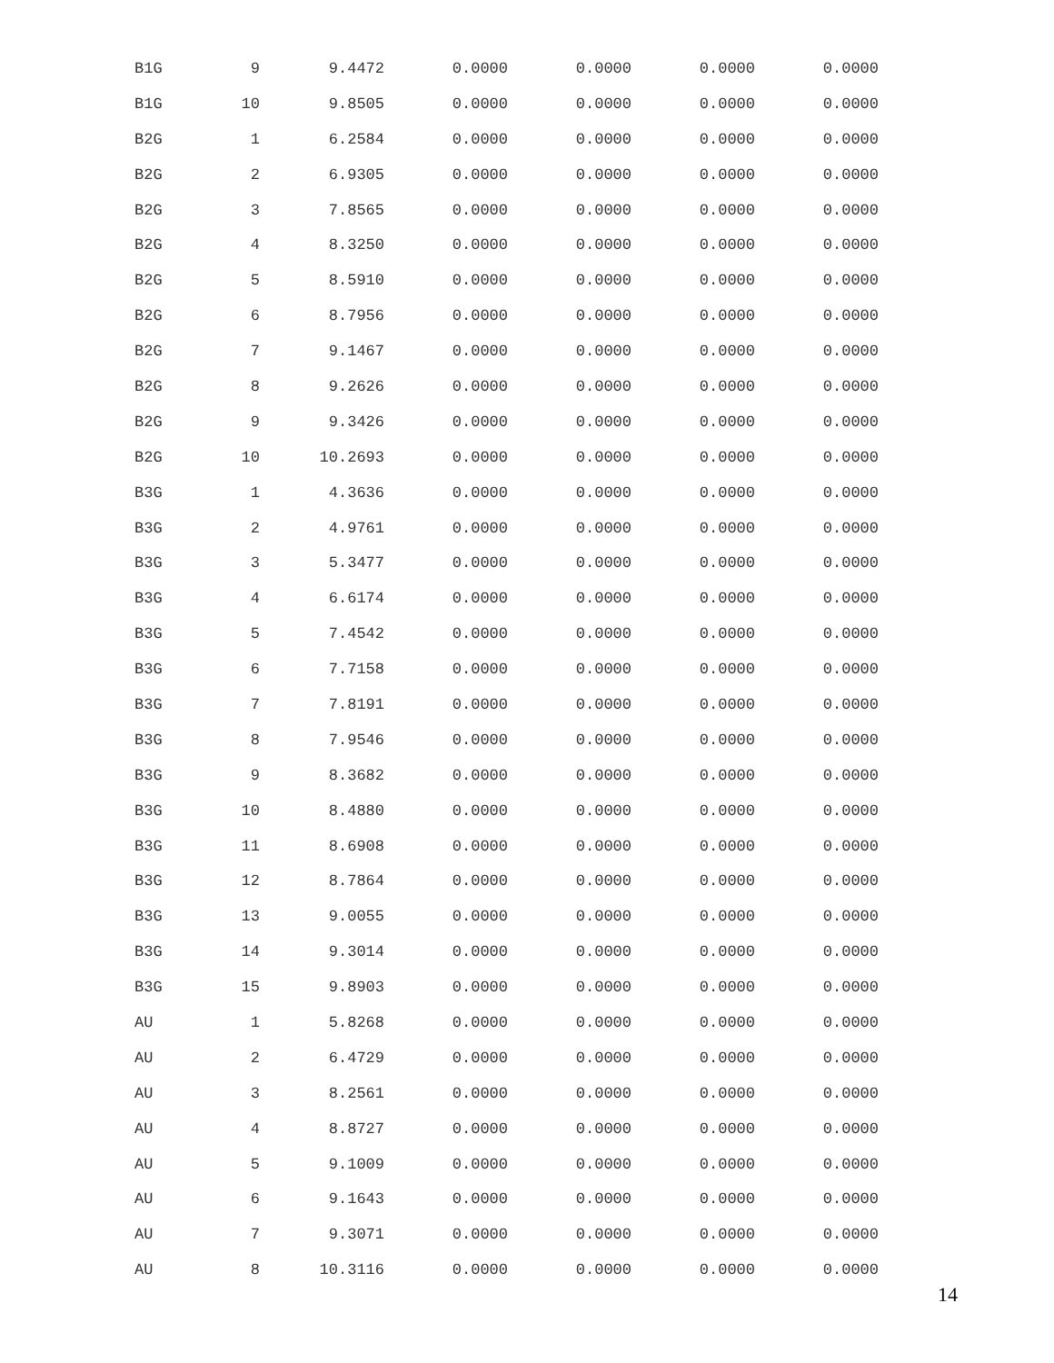| B1G | 9 | 9.4472 | 0.0000 | 0.0000 | 0.0000 | 0.0000 |
| B1G | 10 | 9.8505 | 0.0000 | 0.0000 | 0.0000 | 0.0000 |
| B2G | 1 | 6.2584 | 0.0000 | 0.0000 | 0.0000 | 0.0000 |
| B2G | 2 | 6.9305 | 0.0000 | 0.0000 | 0.0000 | 0.0000 |
| B2G | 3 | 7.8565 | 0.0000 | 0.0000 | 0.0000 | 0.0000 |
| B2G | 4 | 8.3250 | 0.0000 | 0.0000 | 0.0000 | 0.0000 |
| B2G | 5 | 8.5910 | 0.0000 | 0.0000 | 0.0000 | 0.0000 |
| B2G | 6 | 8.7956 | 0.0000 | 0.0000 | 0.0000 | 0.0000 |
| B2G | 7 | 9.1467 | 0.0000 | 0.0000 | 0.0000 | 0.0000 |
| B2G | 8 | 9.2626 | 0.0000 | 0.0000 | 0.0000 | 0.0000 |
| B2G | 9 | 9.3426 | 0.0000 | 0.0000 | 0.0000 | 0.0000 |
| B2G | 10 | 10.2693 | 0.0000 | 0.0000 | 0.0000 | 0.0000 |
| B3G | 1 | 4.3636 | 0.0000 | 0.0000 | 0.0000 | 0.0000 |
| B3G | 2 | 4.9761 | 0.0000 | 0.0000 | 0.0000 | 0.0000 |
| B3G | 3 | 5.3477 | 0.0000 | 0.0000 | 0.0000 | 0.0000 |
| B3G | 4 | 6.6174 | 0.0000 | 0.0000 | 0.0000 | 0.0000 |
| B3G | 5 | 7.4542 | 0.0000 | 0.0000 | 0.0000 | 0.0000 |
| B3G | 6 | 7.7158 | 0.0000 | 0.0000 | 0.0000 | 0.0000 |
| B3G | 7 | 7.8191 | 0.0000 | 0.0000 | 0.0000 | 0.0000 |
| B3G | 8 | 7.9546 | 0.0000 | 0.0000 | 0.0000 | 0.0000 |
| B3G | 9 | 8.3682 | 0.0000 | 0.0000 | 0.0000 | 0.0000 |
| B3G | 10 | 8.4880 | 0.0000 | 0.0000 | 0.0000 | 0.0000 |
| B3G | 11 | 8.6908 | 0.0000 | 0.0000 | 0.0000 | 0.0000 |
| B3G | 12 | 8.7864 | 0.0000 | 0.0000 | 0.0000 | 0.0000 |
| B3G | 13 | 9.0055 | 0.0000 | 0.0000 | 0.0000 | 0.0000 |
| B3G | 14 | 9.3014 | 0.0000 | 0.0000 | 0.0000 | 0.0000 |
| B3G | 15 | 9.8903 | 0.0000 | 0.0000 | 0.0000 | 0.0000 |
| AU | 1 | 5.8268 | 0.0000 | 0.0000 | 0.0000 | 0.0000 |
| AU | 2 | 6.4729 | 0.0000 | 0.0000 | 0.0000 | 0.0000 |
| AU | 3 | 8.2561 | 0.0000 | 0.0000 | 0.0000 | 0.0000 |
| AU | 4 | 8.8727 | 0.0000 | 0.0000 | 0.0000 | 0.0000 |
| AU | 5 | 9.1009 | 0.0000 | 0.0000 | 0.0000 | 0.0000 |
| AU | 6 | 9.1643 | 0.0000 | 0.0000 | 0.0000 | 0.0000 |
| AU | 7 | 9.3071 | 0.0000 | 0.0000 | 0.0000 | 0.0000 |
| AU | 8 | 10.3116 | 0.0000 | 0.0000 | 0.0000 | 0.0000 |
14